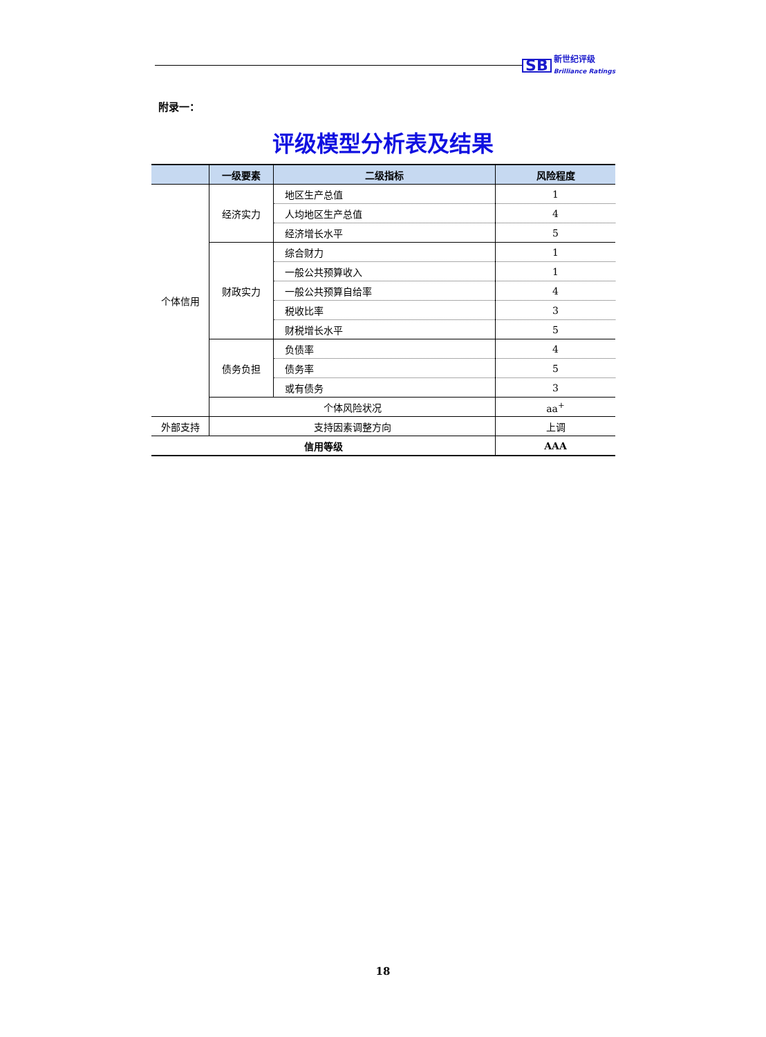SB
新世纪评级
Brilliance Ratings
附录一：
评级模型分析表及结果
| | 一级要素 | 二级指标 | 风险程度 |
| --- | --- | --- | --- |
| 个体信用 | 经济实力 | 地区生产总值 | 1 |
| | | 人均地区生产总值 | 4 |
| | | 经济增长水平 | 5 |
| | 财政实力 | 综合财力 | 1 |
| | | 一般公共预算收入 | 1 |
| | | 一般公共预算自给率 | 4 |
| | | 税收比率 | 3 |
| | | 财税增长水平 | 5 |
| | 债务负担 | 负债率 | 4 |
| | | 债务率 | 5 |
| | | 或有债务 | 3 |
| | 个体风险状况 | | aa<sup>+</sup> |
| 外部支持 | 支持因素调整方向 | | 上调 |
| 信用等级 | | | AAA |
18